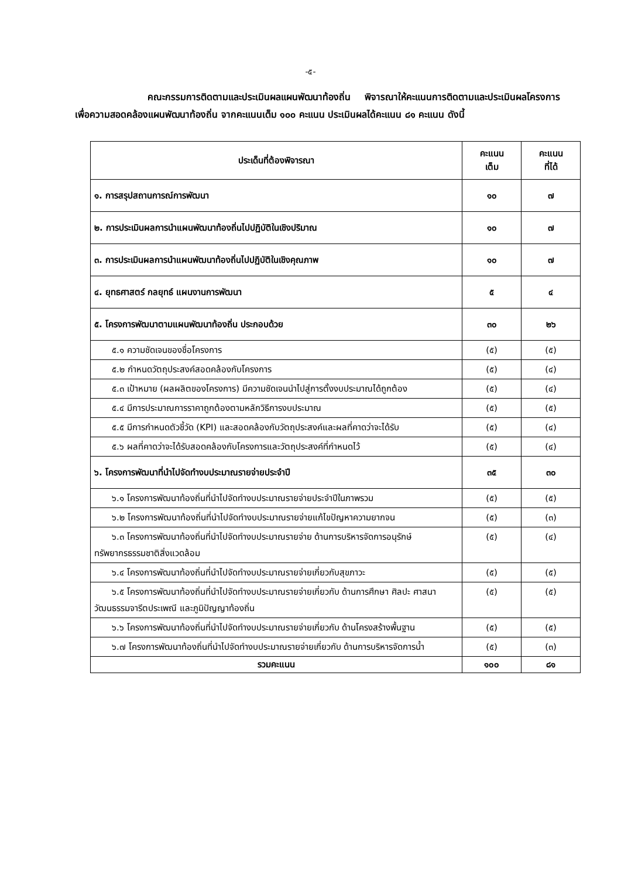-๕-
คณะกรรมการติดตามและประเมินผลแผนพัฒนาท้องถิ่น พิจารณาให้คะแนนการติดตามและประเมินผลโครงการ เพื่อความสอดคล้องแผนพัฒนาท้องถิ่น จากคะแนนเต็ม ๑๐๐ คะแนน ประเมินผลได้คะแนน ๘๑ คะแนน ดังนี้
| ประเด็นที่ต้องพิจารณา | คะแนน เต็ม | คะแนน ที่ได้ |
| --- | --- | --- |
| ๑. การสรุปสถานการณ์การพัฒนา | ๑๐ | ๗ |
| ๒. การประเมินผลการนำแผนพัฒนาท้องถิ่นไปปฏิบัติในเชิงปริมาณ | ๑๐ | ๗ |
| ๓. การประเมินผลการนำแผนพัฒนาท้องถิ่นไปปฏิบัติในเชิงคุณภาพ | ๑๐ | ๗ |
| ๔. ยุทธศาสตร์ กลยุทธ์ แผนงานการพัฒนา | ๕ | ๔ |
| ๕. โครงการพัฒนาตามแผนพัฒนาท้องถิ่น ประกอบด้วย | ๓๐ | ๒๖ |
| ๕.๑ ความชัดเจนของชื่อโครงการ | (๕) | (๕) |
| ๕.๒ กำหนดวัตถุประสงค์สอดคล้องกับโครงการ | (๕) | (๔) |
| ๕.๓ เป้าหมาย (ผลผลิตของโครงการ) มีความชัดเจนนำไปสู่การตั้งงบประมาณได้ถูกต้อง | (๕) | (๔) |
| ๕.๔ มีการประมาณการราคาถูกต้องตามหลักวิธีการงบประมาณ | (๕) | (๕) |
| ๕.๕ มีการกำหนดตัวชี้วัด (KPI) และสอดคล้องกับวัตถุประสงค์และผลที่คาดว่าจะได้รับ | (๕) | (๔) |
| ๕.๖ ผลที่คาดว่าจะได้รับสอดคล้องกับโครงการและวัตถุประสงค์ที่กำหนดไว้ | (๕) | (๔) |
| ๖. โครงการพัฒนาที่นำไปจัดทำงบประมาณรายจ่ายประจำปี | ๓๕ | ๓๐ |
| ๖.๑ โครงการพัฒนาท้องถิ่นที่นำไปจัดทำงบประมาณรายจ่ายประจำปีในภาพรวม | (๕) | (๕) |
| ๖.๒ โครงการพัฒนาท้องถิ่นที่นำไปจัดทำงบประมาณรายจ่ายแก้ไขปัญหาความยากจน | (๕) | (๓) |
| ๖.๓ โครงการพัฒนาท้องถิ่นที่นำไปจัดทำงบประมาณรายจ่าย ด้านการบริหารจัดการอนุรักษ์ทรัพยากรธรรมชาติสิ่งแวดล้อม | (๕) | (๔) |
| ๖.๔ โครงการพัฒนาท้องถิ่นที่นำไปจัดทำงบประมาณรายจ่ายเกี่ยวกับสุขภาวะ | (๕) | (๕) |
| ๖.๕ โครงการพัฒนาท้องถิ่นที่นำไปจัดทำงบประมาณรายจ่ายเกี่ยวกับ ด้านการศึกษา ศิลปะ ศาสนา วัฒนธรรมจารีตประเพณี และภูมิปัญญาท้องถิ่น | (๕) | (๕) |
| ๖.๖ โครงการพัฒนาท้องถิ่นที่นำไปจัดทำงบประมาณรายจ่ายเกี่ยวกับ ด้านโครงสร้างพื้นฐาน | (๕) | (๕) |
| ๖.๗ โครงการพัฒนาท้องถิ่นที่นำไปจัดทำงบประมาณรายจ่ายเกี่ยวกับ ด้านการบริหารจัดการน้ำ | (๕) | (๓) |
| รวมคะแนน | ๑๐๐ | ๘๑ |